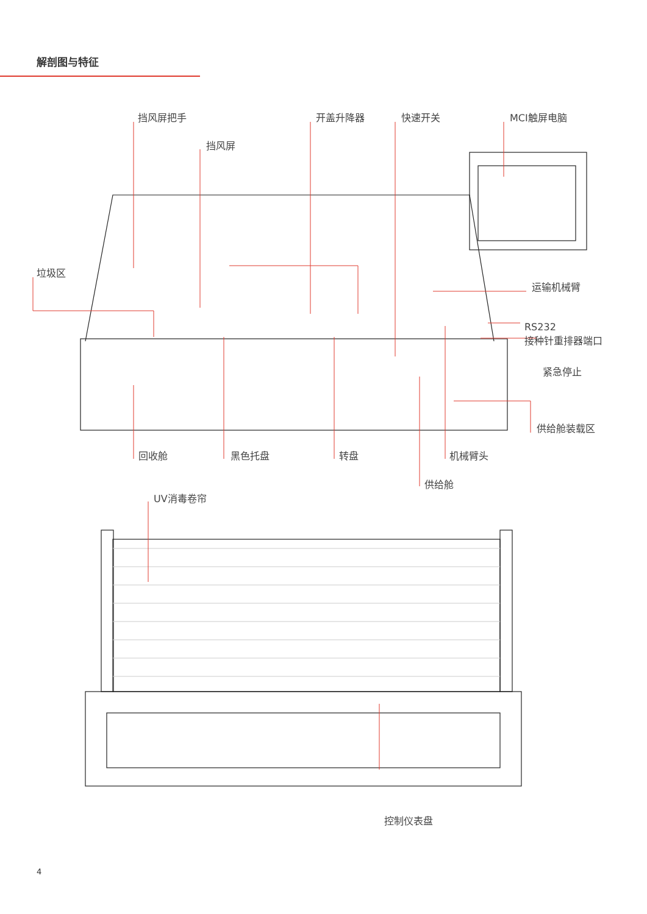解剖图与特征
挡风屏把手 开盖升降器 快速开关 MCI触屏电脑
挡风屏
垃圾区
运输机械臂
RS232
接种针重排器端口
紧急停止
供给舱装载区
回收舱 黑色托盘 转盘 机械臂头
供给舱
UV消毒卷帘
控制仪表盘
4